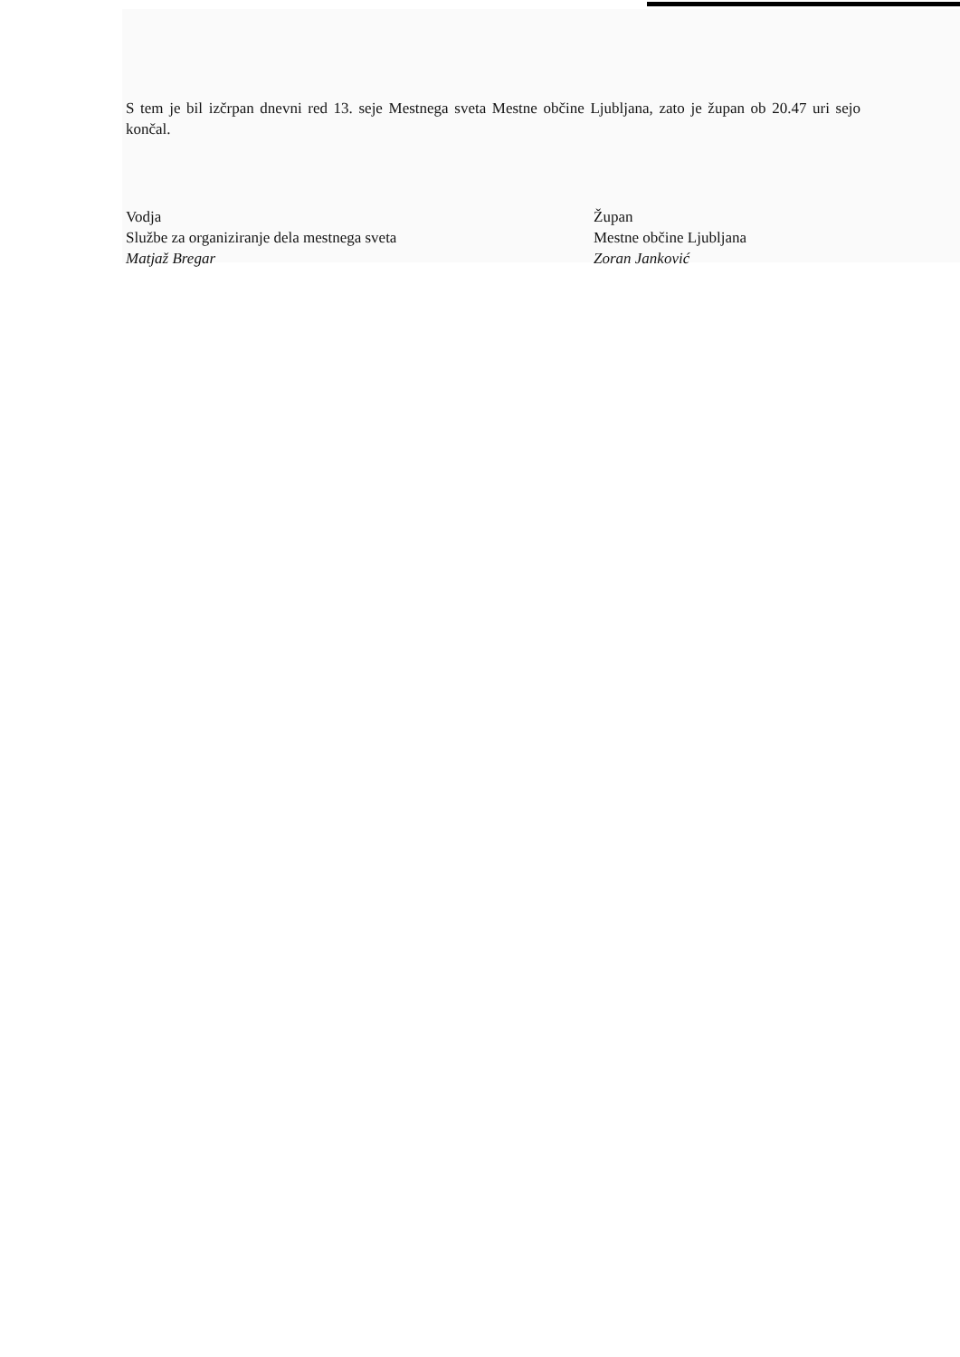S tem je bil izčrpan dnevni red 13. seje Mestnega sveta Mestne občine Ljubljana, zato je župan ob 20.47 uri sejo končal.
Vodja
Službe za organiziranje dela mestnega sveta
Matjaž Bregar
Župan
Mestne občine Ljubljana
Zoran Janković